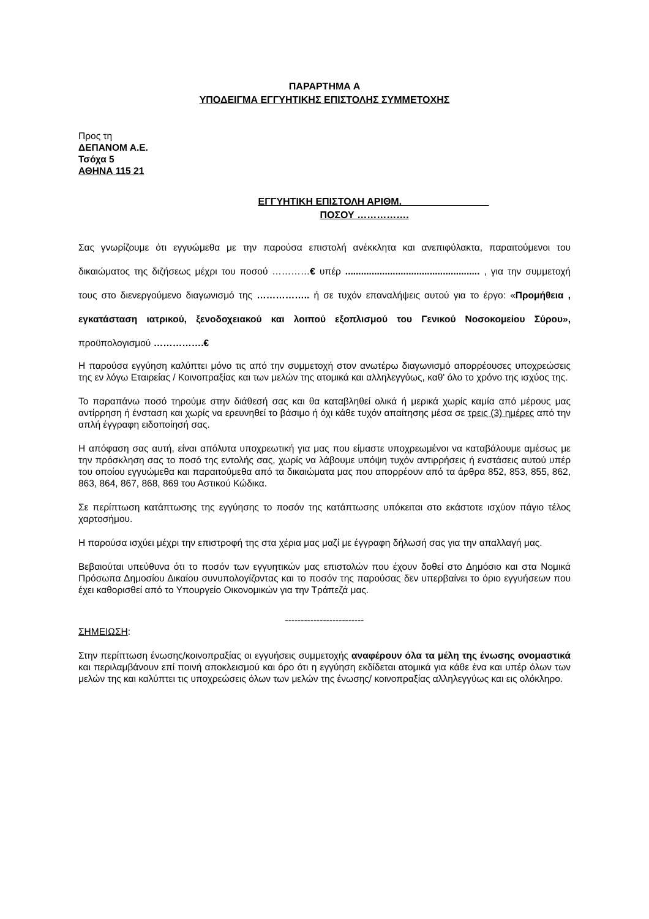ΠΑΡΑΡΤΗΜΑ Α
ΥΠΟΔΕΙΓΜΑ ΕΓΓΥΗΤΙΚΗΣ ΕΠΙΣΤΟΛΗΣ ΣΥΜΜΕΤΟΧΗΣ
Προς τη
ΔΕΠΑΝΟΜ Α.Ε.
Τσόχα 5
ΑΘΗΝΑ 115 21
ΕΓΓΥΗΤΙΚΗ ΕΠΙΣΤΟΛΗ ΑΡΙΘΜ.________________
ΠΟΣΟΥ …………….
Σας γνωρίζουμε ότι εγγυώμεθα με την παρούσα επιστολή ανέκκλητα και ανεπιφύλακτα, παραιτούμενοι του δικαιώματος της διζήσεως μέχρι του ποσού …………€ υπέρ ................................................... , για την συμμετοχή τους στο διενεργούμενο διαγωνισμό της …………….. ή σε τυχόν επαναλήψεις αυτού για το έργο: «Προμήθεια , εγκατάσταση ιατρικού, ξενοδοχειακού και λοιπού εξοπλισμού του Γενικού Νοσοκομείου Σύρου», προϋπολογισμού …………….€
Η παρούσα εγγύηση καλύπτει μόνο τις από την συμμετοχή στον ανωτέρω διαγωνισμό απορρέουσες υποχρεώσεις της εν λόγω Εταιρείας / Κοινοπραξίας και των μελών της ατομικά και αλληλεγγύως, καθ' όλο το χρόνο της ισχύος της.
Το παραπάνω ποσό τηρούμε στην διάθεσή σας και θα καταβληθεί ολικά ή μερικά χωρίς καμία από μέρους μας αντίρρηση ή ένσταση και χωρίς να ερευνηθεί το βάσιμο ή όχι κάθε τυχόν απαίτησης μέσα σε τρεις (3) ημέρες από την απλή έγγραφη ειδοποίησή σας.
Η απόφαση σας αυτή, είναι απόλυτα υποχρεωτική για μας που είμαστε υποχρεωμένοι να καταβάλουμε αμέσως με την πρόσκληση σας το ποσό της εντολής σας, χωρίς να λάβουμε υπόψη τυχόν αντιρρήσεις ή ενστάσεις αυτού υπέρ του οποίου εγγυώμεθα και παραιτούμεθα από τα δικαιώματα μας που απορρέουν από τα άρθρα 852, 853, 855, 862, 863, 864, 867, 868, 869 του Αστικού Κώδικα.
Σε περίπτωση κατάπτωσης της εγγύησης το ποσόν της κατάπτωσης υπόκειται στο εκάστοτε ισχύον πάγιο τέλος χαρτοσήμου.
Η παρούσα ισχύει μέχρι την επιστροφή της στα χέρια μας μαζί με έγγραφη δήλωσή σας για την απαλλαγή μας.
Βεβαιούται υπεύθυνα ότι το ποσόν των εγγυητικών μας επιστολών που έχουν δοθεί στο Δημόσιο και στα Νομικά Πρόσωπα Δημοσίου Δικαίου συνυπολογίζοντας και το ποσόν της παρούσας δεν υπερβαίνει το όριο εγγυήσεων που έχει καθορισθεί από το Υπουργείο Οικονομικών για την Τράπεζά μας.
-------------------------
ΣΗΜΕΙΩΣΗ:
Στην περίπτωση ένωσης/κοινοπραξίας οι εγγυήσεις συμμετοχής αναφέρουν όλα τα μέλη της ένωσης ονομαστικά και περιλαμβάνουν επί ποινή αποκλεισμού και όρο ότι η εγγύηση εκδίδεται ατομικά για κάθε ένα και υπέρ όλων των μελών της και καλύπτει τις υποχρεώσεις όλων των μελών της ένωσης/ κοινοπραξίας αλληλεγγύως και εις ολόκληρο.